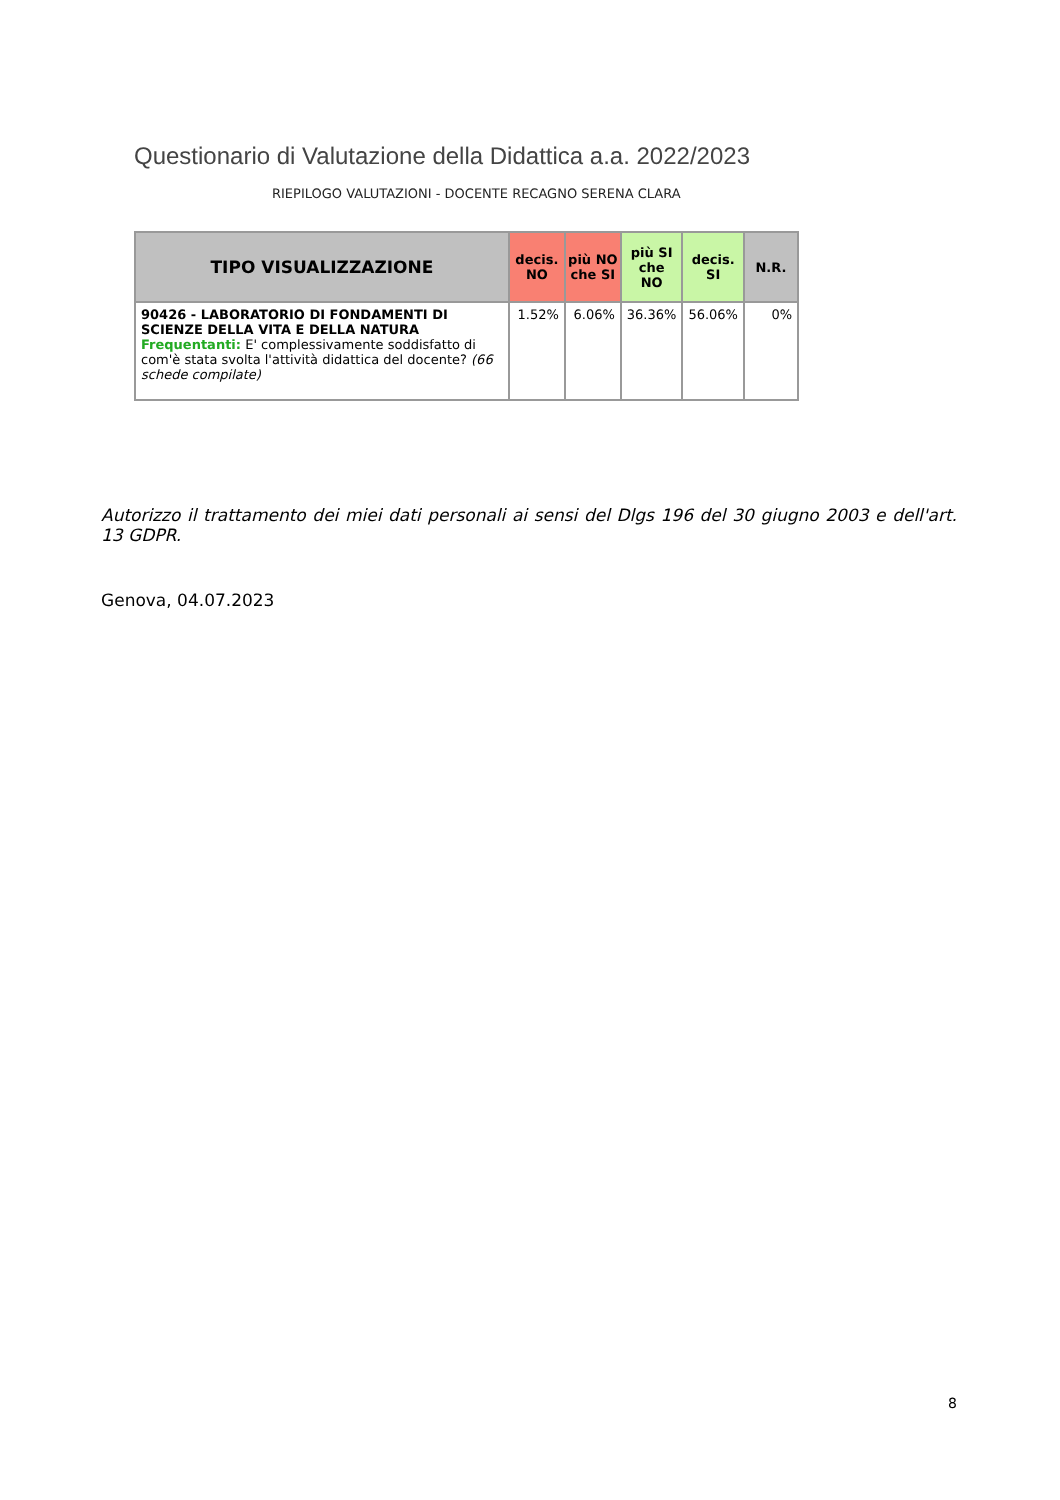Questionario di Valutazione della Didattica a.a. 2022/2023
RIEPILOGO VALUTAZIONI - DOCENTE RECAGNO SERENA CLARA
| TIPO VISUALIZZAZIONE | decis. NO | più NO che SI | più SI che NO | decis. SI | N.R. |
| --- | --- | --- | --- | --- | --- |
| 90426 - LABORATORIO DI FONDAMENTI DI SCIENZE DELLA VITA E DELLA NATURA Frequentanti: E' complessivamente soddisfatto di com'è stata svolta l'attività didattica del docente? (66 schede compilate) | 1.52% | 6.06% | 36.36% | 56.06% | 0% |
Autorizzo il trattamento dei miei dati personali ai sensi del Dlgs 196 del 30 giugno 2003 e dell'art. 13 GDPR.
Genova, 04.07.2023
8